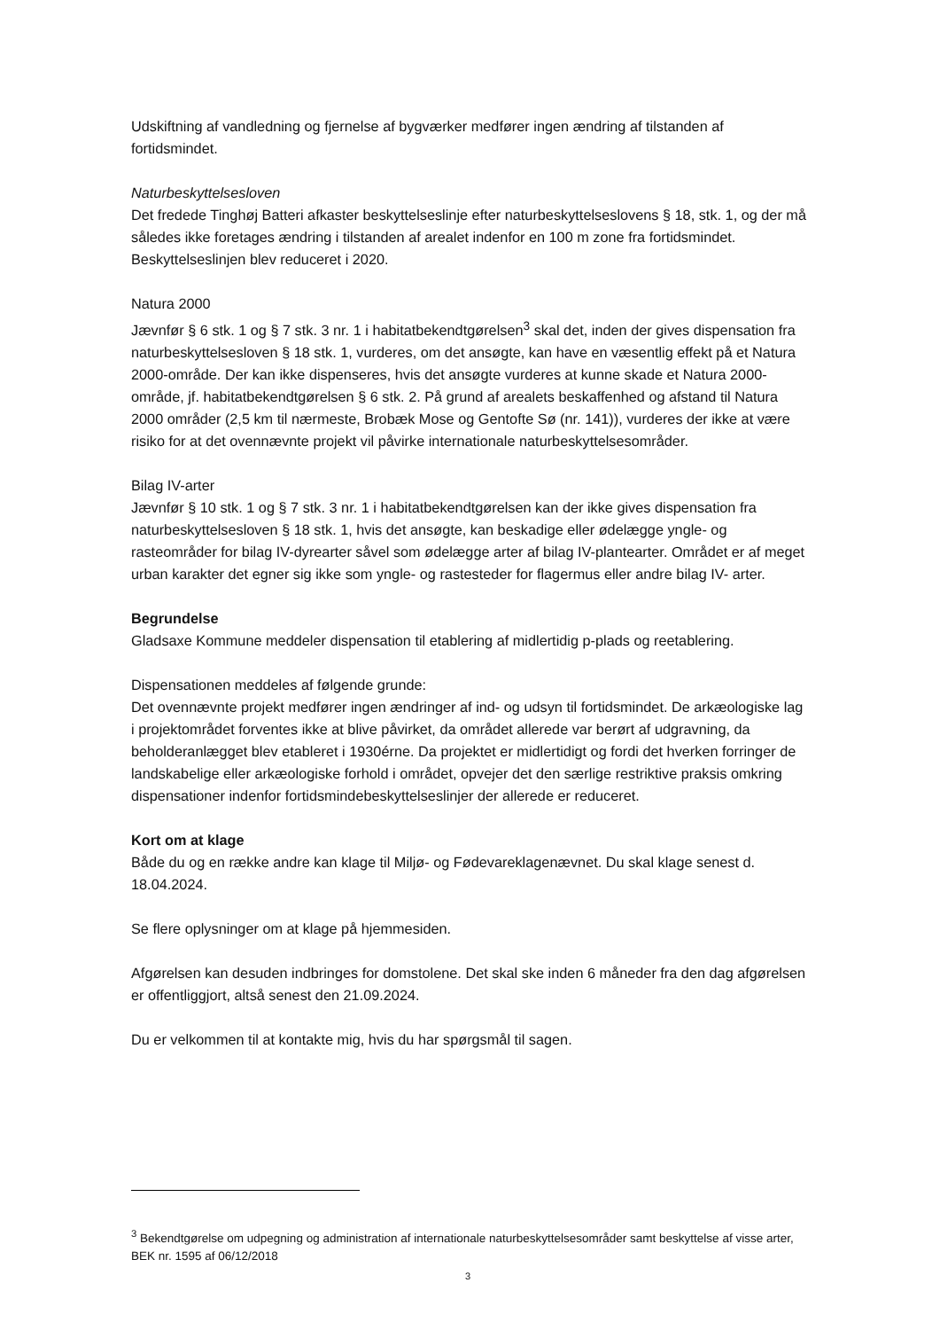Udskiftning af vandledning og fjernelse af bygværker medfører ingen ændring af tilstanden af fortidsmindet.
Naturbeskyttelsesloven
Det fredede Tinghøj Batteri afkaster beskyttelseslinje efter naturbeskyttelseslovens § 18, stk. 1, og der må således ikke foretages ændring i tilstanden af arealet indenfor en 100 m zone fra fortidsmindet. Beskyttelseslinjen blev reduceret i 2020.
Natura 2000
Jævnfør § 6 stk. 1 og § 7 stk. 3 nr. 1 i habitatbekendtgørelsen<sup>3</sup> skal det, inden der gives dispensation fra naturbeskyttelsesloven § 18 stk. 1, vurderes, om det ansøgte, kan have en væsentlig effekt på et Natura 2000-område. Der kan ikke dispenseres, hvis det ansøgte vurderes at kunne skade et Natura 2000-område, jf. habitatbekendtgørelsen § 6 stk. 2. På grund af arealets beskaffenhed og afstand til Natura 2000 områder (2,5 km til nærmeste, Brobæk Mose og Gentofte Sø (nr. 141)), vurderes der ikke at være risiko for at det ovennævnte projekt vil påvirke internationale naturbeskyttelsesområder.
Bilag IV-arter
Jævnfør § 10 stk. 1 og § 7 stk. 3 nr. 1 i habitatbekendtgørelsen kan der ikke gives dispensation fra naturbeskyttelsesloven § 18 stk. 1, hvis det ansøgte, kan beskadige eller ødelægge yngle- og rasteområder for bilag IV-dyrearter såvel som ødelægge arter af bilag IV-plantearter. Området er af meget urban karakter det egner sig ikke som yngle- og rastesteder for flagermus eller andre bilag IV- arter.
Begrundelse
Gladsaxe Kommune meddeler dispensation til etablering af midlertidig p-plads og reetablering.
Dispensationen meddeles af følgende grunde:
Det ovennævnte projekt medfører ingen ændringer af ind- og udsyn til fortidsmindet. De arkæologiske lag i projektområdet forventes ikke at blive påvirket, da området allerede var berørt af udgravning, da beholderanlægget blev etableret i 1930érne. Da projektet er midlertidigt og fordi det hverken forringer de landskabelige eller arkæologiske forhold i området, opvejer det den særlige restriktive praksis omkring dispensationer indenfor fortidsmindebeskyttelseslinjer der allerede er reduceret.
Kort om at klage
Både du og en række andre kan klage til Miljø- og Fødevareklagenævnet. Du skal klage senest d. 18.04.2024.
Se flere oplysninger om at klage på hjemmesiden.
Afgørelsen kan desuden indbringes for domstolene. Det skal ske inden 6 måneder fra den dag afgørelsen er offentliggjort, altså senest den 21.09.2024.
Du er velkommen til at kontakte mig, hvis du har spørgsmål til sagen.
<sup>3</sup> Bekendtgørelse om udpegning og administration af internationale naturbeskyttelsesområder samt beskyttelse af visse arter, BEK nr. 1595 af 06/12/2018
3